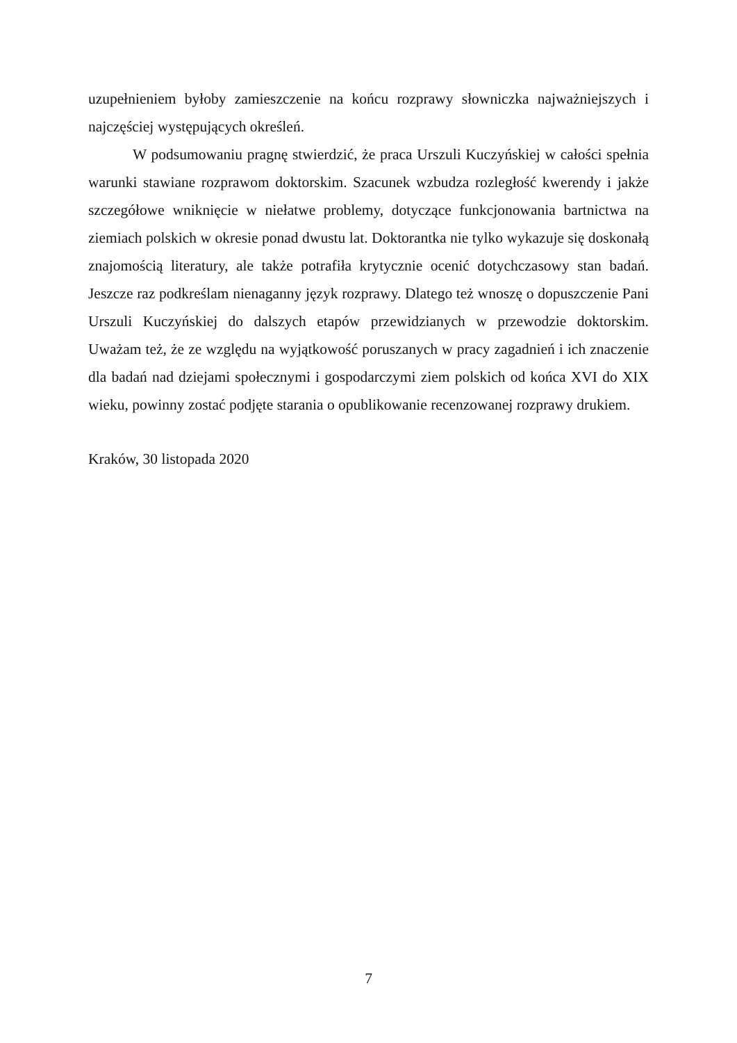uzupełnieniem byłoby zamieszczenie na końcu rozprawy słowniczka najważniejszych i najczęściej występujących określeń.
W podsumowaniu pragnę stwierdzić, że praca Urszuli Kuczyńskiej w całości spełnia warunki stawiane rozprawom doktorskim. Szacunek wzbudza rozległość kwerendy i jakże szczegółowe wniknięcie w niełatwe problemy, dotyczące funkcjonowania bartnictwa na ziemiach polskich w okresie ponad dwustu lat. Doktorantka nie tylko wykazuje się doskonałą znajomością literatury, ale także potrafiła krytycznie ocenić dotychczasowy stan badań. Jeszcze raz podkreślam nienaganny język rozprawy. Dlatego też wnoszę o dopuszczenie Pani Urszuli Kuczyńskiej do dalszych etapów przewidzianych w przewodzie doktorskim. Uważam też, że ze względu na wyjątkowość poruszanych w pracy zagadnień i ich znaczenie dla badań nad dziejami społecznymi i gospodarczymi ziem polskich od końca XVI do XIX wieku, powinny zostać podjęte starania o opublikowanie recenzowanej rozprawy drukiem.
Kraków, 30 listopada 2020
7